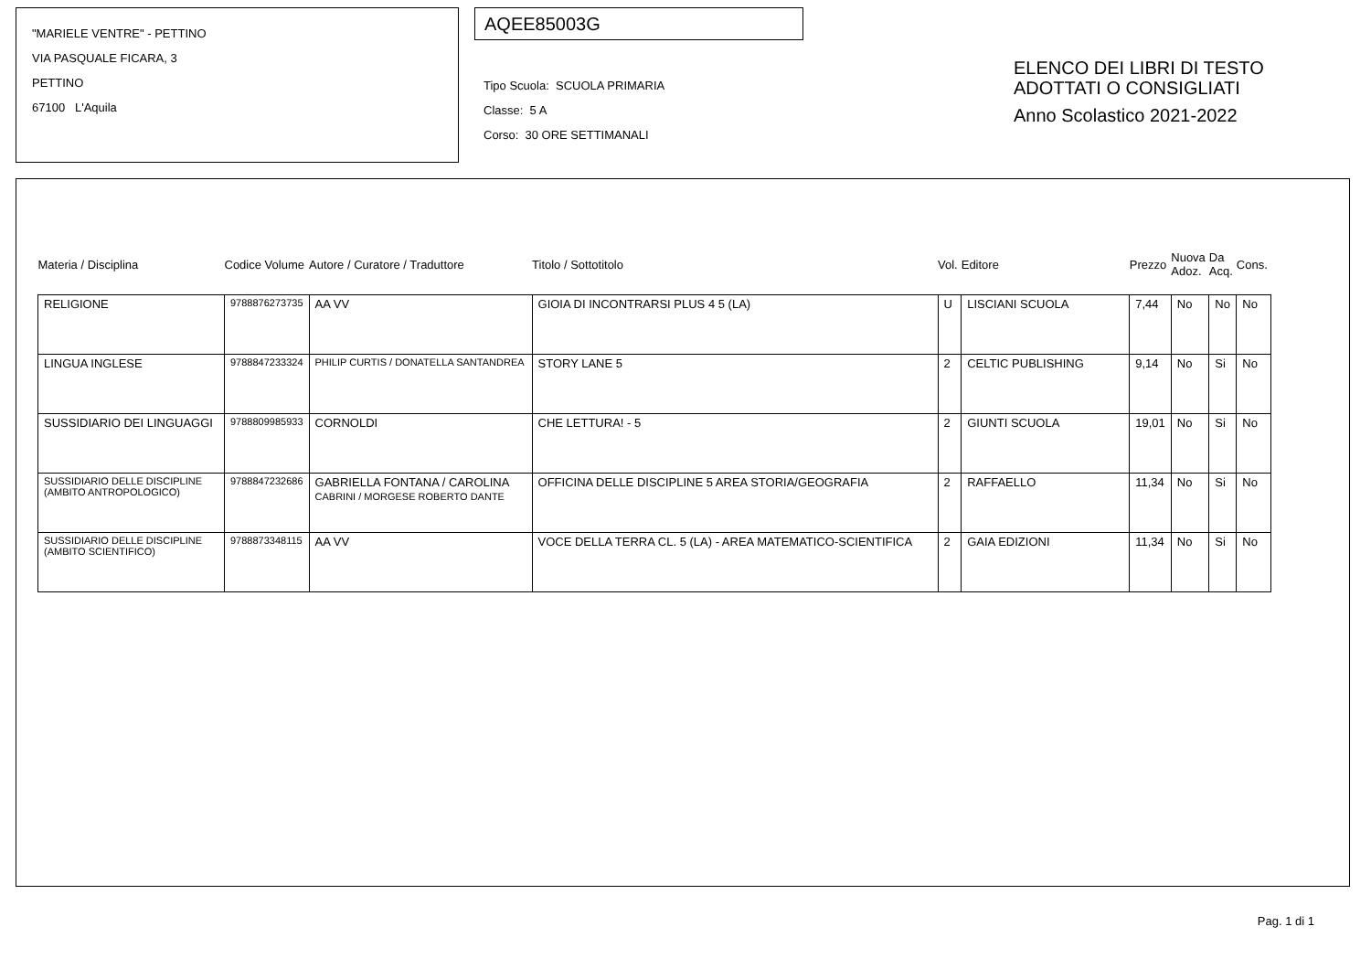"MARIELE VENTRE" - PETTINO
VIA PASQUALE FICARA, 3
PETTINO
67100 L'Aquila
AQEE85003G
Tipo Scuola: SCUOLA PRIMARIA
Classe: 5 A
Corso: 30 ORE SETTIMANALI
ELENCO DEI LIBRI DI TESTO
ADOTTATI O CONSIGLIATI
Anno Scolastico 2021-2022
| Materia / Disciplina | Codice Volume | Autore / Curatore / Traduttore | Titolo / Sottotitolo | Vol. | Editore | Prezzo | Nuova Adoz. | Da Acq. | Cons. |
| --- | --- | --- | --- | --- | --- | --- | --- | --- | --- |
| RELIGIONE | 9788876273735 | AA VV | GIOIA DI INCONTRARSI PLUS 4 5 (LA) | U | LISCIANI SCUOLA | 7,44 | No | No | No |
| LINGUA INGLESE | 9788847233324 | PHILIP CURTIS / DONATELLA SANTANDREA | STORY LANE 5 | 2 | CELTIC PUBLISHING | 9,14 | No | Si | No |
| SUSSIDIARIO DEI LINGUAGGI | 9788809985933 | CORNOLDI | CHE LETTURA! - 5 | 2 | GIUNTI SCUOLA | 19,01 | No | Si | No |
| SUSSIDIARIO DELLE DISCIPLINE (AMBITO ANTROPOLOGICO) | 9788847232686 | GABRIELLA FONTANA / CAROLINA CABRINI / MORGESE ROBERTO DANTE | OFFICINA DELLE DISCIPLINE 5 AREA STORIA/GEOGRAFIA | 2 | RAFFAELLO | 11,34 | No | Si | No |
| SUSSIDIARIO DELLE DISCIPLINE (AMBITO SCIENTIFICO) | 9788873348115 | AA VV | VOCE DELLA TERRA CL. 5 (LA) - AREA MATEMATICO-SCIENTIFICA | 2 | GAIA EDIZIONI | 11,34 | No | Si | No |
Pag. 1 di 1